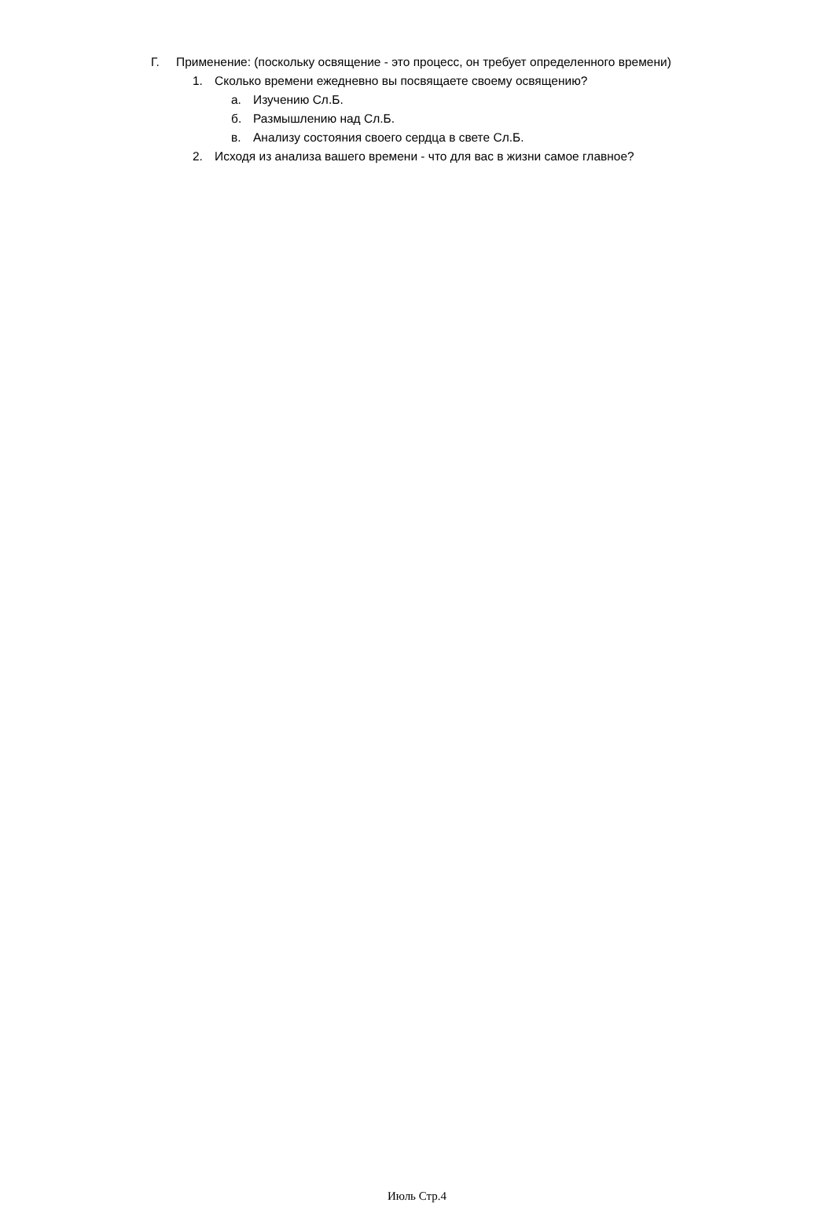Г. Применение: (поскольку освящение - это процесс, он требует определенного времени)
1. Сколько времени ежедневно вы посвящаете своему освящению?
а. Изучению Сл.Б.
б. Размышлению над Сл.Б.
в. Анализу состояния своего сердца в свете Сл.Б.
2. Исходя из анализа вашего времени - что для вас в жизни самое главное?
Июль Стр.4